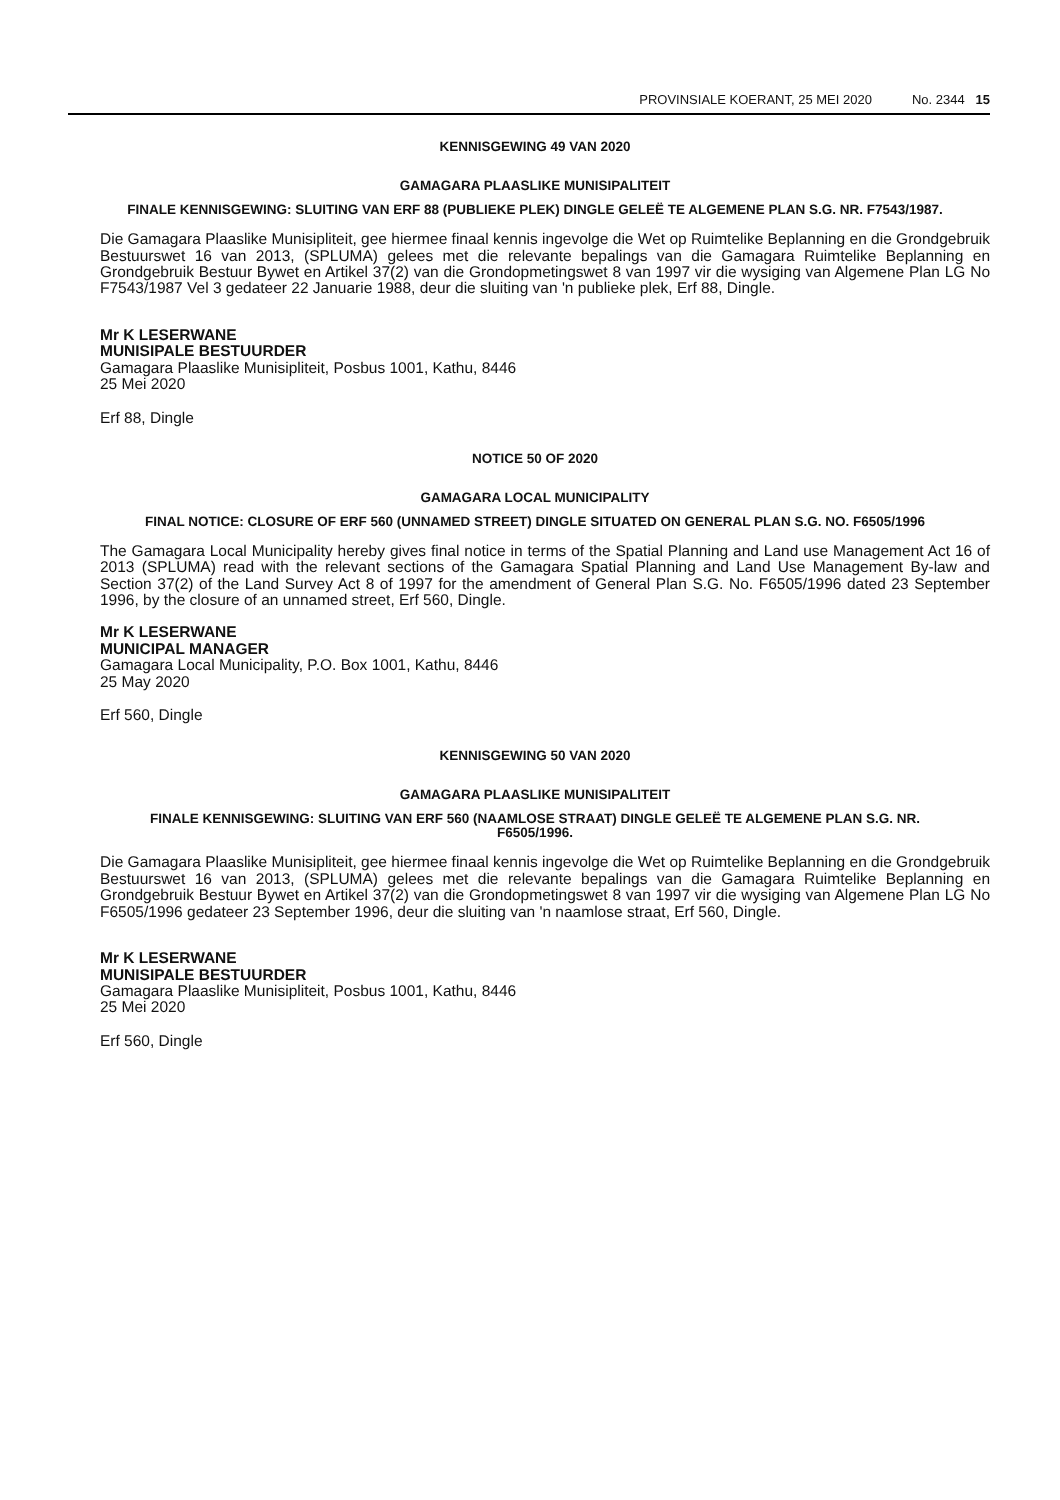PROVINSIALE KOERANT, 25 MEI 2020 No. 2344 15
KENNISGEWING 49 VAN 2020
GAMAGARA PLAASLIKE MUNISIPALITEIT
FINALE KENNISGEWING: SLUITING VAN ERF 88 (PUBLIEKE PLEK) DINGLE GELEË TE ALGEMENE PLAN S.G. NR. F7543/1987.
Die Gamagara Plaaslike Munisipliteit, gee hiermee finaal kennis ingevolge die Wet op Ruimtelike Beplanning en die Grondgebruik Bestuurswet 16 van 2013, (SPLUMA) gelees met die relevante bepalings van die Gamagara Ruimtelike Beplanning en Grondgebruik Bestuur Bywet en Artikel 37(2) van die Grondopmetingswet 8 van 1997 vir die wysiging van Algemene Plan LG No F7543/1987 Vel 3 gedateer 22 Januarie 1988, deur die sluiting van 'n publieke plek, Erf 88, Dingle.
Mr K LESERWANE
MUNISIPALE BESTUURDER
Gamagara Plaaslike Munisipliteit, Posbus 1001, Kathu, 8446
25 Mei 2020
Erf 88, Dingle
NOTICE 50 OF 2020
GAMAGARA LOCAL MUNICIPALITY
FINAL NOTICE: CLOSURE OF ERF 560 (UNNAMED STREET) DINGLE SITUATED ON GENERAL PLAN S.G. NO. F6505/1996
The Gamagara Local Municipality hereby gives final notice in terms of the Spatial Planning and Land use Management Act 16 of 2013 (SPLUMA) read with the relevant sections of the Gamagara Spatial Planning and Land Use Management By-law and Section 37(2) of the Land Survey Act 8 of 1997 for the amendment of General Plan S.G. No. F6505/1996 dated 23 September 1996, by the closure of an unnamed street, Erf 560, Dingle.
Mr K LESERWANE
MUNICIPAL MANAGER
Gamagara Local Municipality, P.O. Box 1001, Kathu, 8446
25 May 2020
Erf 560, Dingle
KENNISGEWING 50 VAN 2020
GAMAGARA PLAASLIKE MUNISIPALITEIT
FINALE KENNISGEWING: SLUITING VAN ERF 560 (NAAMLOSE STRAAT) DINGLE GELEË TE ALGEMENE PLAN S.G. NR. F6505/1996.
Die Gamagara Plaaslike Munisipliteit, gee hiermee finaal kennis ingevolge die Wet op Ruimtelike Beplanning en die Grondgebruik Bestuurswet 16 van 2013, (SPLUMA) gelees met die relevante bepalings van die Gamagara Ruimtelike Beplanning en Grondgebruik Bestuur Bywet en Artikel 37(2) van die Grondopmetingswet 8 van 1997 vir die wysiging van Algemene Plan LG No F6505/1996 gedateer 23 September 1996, deur die sluiting van 'n naamlose straat, Erf 560, Dingle.
Mr K LESERWANE
MUNISIPALE BESTUURDER
Gamagara Plaaslike Munisipliteit, Posbus 1001, Kathu, 8446
25 Mei 2020
Erf 560, Dingle